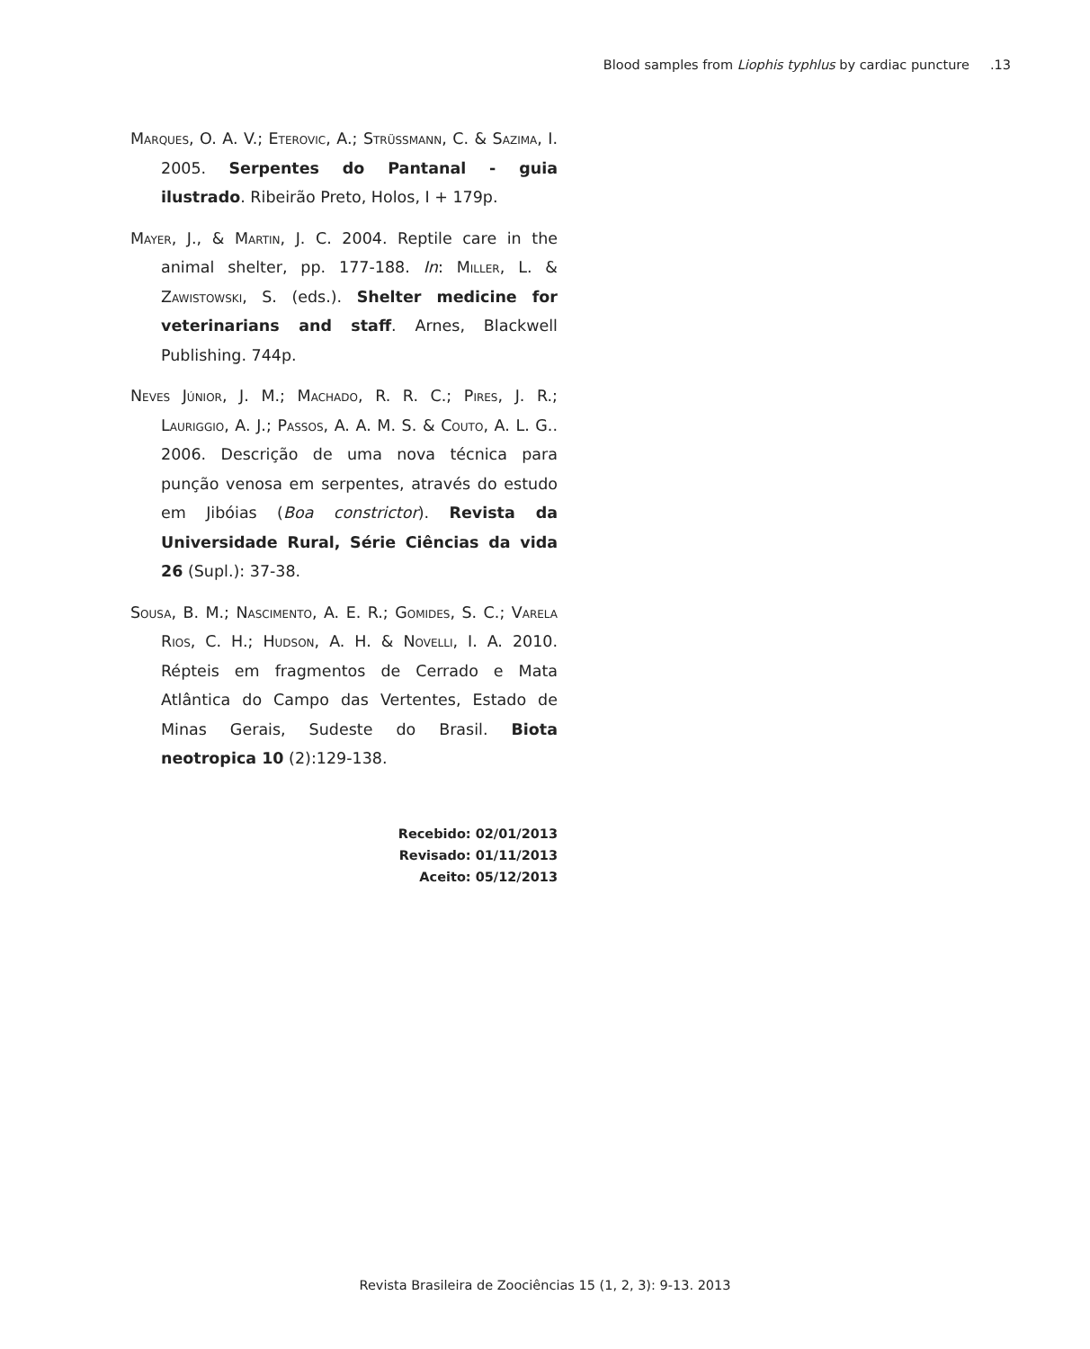Blood samples from Liophis typhlus by cardiac puncture .13
Marques, O. A. V.; Eterovic, A.; Strüssmann, C. & Sazima, I. 2005. Serpentes do Pantanal - guia ilustrado. Ribeirão Preto, Holos, I + 179p.
Mayer, J., & Martin, J. C. 2004. Reptile care in the animal shelter, pp. 177-188. In: Miller, L. & Zawistowski, S. (eds.). Shelter medicine for veterinarians and staff. Arnes, Blackwell Publishing. 744p.
Neves Júnior, J. M.; Machado, R. R. C.; Pires, J. R.; Lauriggio, A. J.; Passos, A. A. M. S. & Couto, A. L. G.. 2006. Descrição de uma nova técnica para punção venosa em serpentes, através do estudo em Jibóias (Boa constrictor). Revista da Universidade Rural, Série Ciências da vida 26 (Supl.): 37-38.
Sousa, B. M.; Nascimento, A. E. R.; Gomides, S. C.; Varela Rios, C. H.; Hudson, A. H. & Novelli, I. A. 2010. Répteis em fragmentos de Cerrado e Mata Atlântica do Campo das Vertentes, Estado de Minas Gerais, Sudeste do Brasil. Biota neotropica 10 (2):129-138.
Recebido: 02/01/2013
Revisado: 01/11/2013
Aceito: 05/12/2013
Revista Brasileira de Zoociências 15 (1, 2, 3): 9-13. 2013